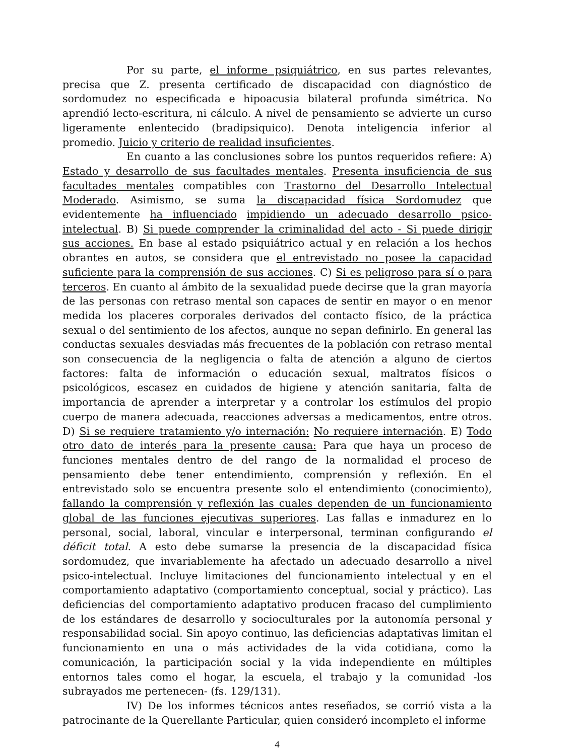Por su parte, el informe psiquiátrico, en sus partes relevantes, precisa que Z. presenta certificado de discapacidad con diagnóstico de sordomudez no especificada e hipoacusia bilateral profunda simétrica. No aprendió lecto-escritura, ni cálculo. A nivel de pensamiento se advierte un curso ligeramente enlentecido (bradipsiquico). Denota inteligencia inferior al promedio. Juicio y criterio de realidad insuficientes.
En cuanto a las conclusiones sobre los puntos requeridos refiere: A) Estado y desarrollo de sus facultades mentales. Presenta insuficiencia de sus facultades mentales compatibles con Trastorno del Desarrollo Intelectual Moderado. Asimismo, se suma la discapacidad física Sordomudez que evidentemente ha influenciado impidiendo un adecuado desarrollo psico-intelectual. B) Si puede comprender la criminalidad del acto - Si puede dirigir sus acciones. En base al estado psiquiátrico actual y en relación a los hechos obrantes en autos, se considera que el entrevistado no posee la capacidad suficiente para la comprensión de sus acciones. C) Si es peligroso para sí o para terceros. En cuanto al ámbito de la sexualidad puede decirse que la gran mayoría de las personas con retraso mental son capaces de sentir en mayor o en menor medida los placeres corporales derivados del contacto físico, de la práctica sexual o del sentimiento de los afectos, aunque no sepan definirlo. En general las conductas sexuales desviadas más frecuentes de la población con retraso mental son consecuencia de la negligencia o falta de atención a alguno de ciertos factores: falta de información o educación sexual, maltratos físicos o psicológicos, escasez en cuidados de higiene y atención sanitaria, falta de importancia de aprender a interpretar y a controlar los estímulos del propio cuerpo de manera adecuada, reacciones adversas a medicamentos, entre otros. D) Si se requiere tratamiento y/o internación: No requiere internación. E) Todo otro dato de interés para la presente causa: Para que haya un proceso de funciones mentales dentro de del rango de la normalidad el proceso de pensamiento debe tener entendimiento, comprensión y reflexión. En el entrevistado solo se encuentra presente solo el entendimiento (conocimiento), fallando la comprensión y reflexión las cuales dependen de un funcionamiento global de las funciones ejecutivas superiores. Las fallas e inmadurez en lo personal, social, laboral, vincular e interpersonal, terminan configurando el déficit total. A esto debe sumarse la presencia de la discapacidad física sordomudez, que invariablemente ha afectado un adecuado desarrollo a nivel psico-intelectual. Incluye limitaciones del funcionamiento intelectual y en el comportamiento adaptativo (comportamiento conceptual, social y práctico). Las deficiencias del comportamiento adaptativo producen fracaso del cumplimiento de los estándares de desarrollo y socioculturales por la autonomía personal y responsabilidad social. Sin apoyo continuo, las deficiencias adaptativas limitan el funcionamiento en una o más actividades de la vida cotidiana, como la comunicación, la participación social y la vida independiente en múltiples entornos tales como el hogar, la escuela, el trabajo y la comunidad -los subrayados me pertenecen- (fs. 129/131).
IV) De los informes técnicos antes reseñados, se corrió vista a la patrocinante de la Querellante Particular, quien consideró incompleto el informe
4